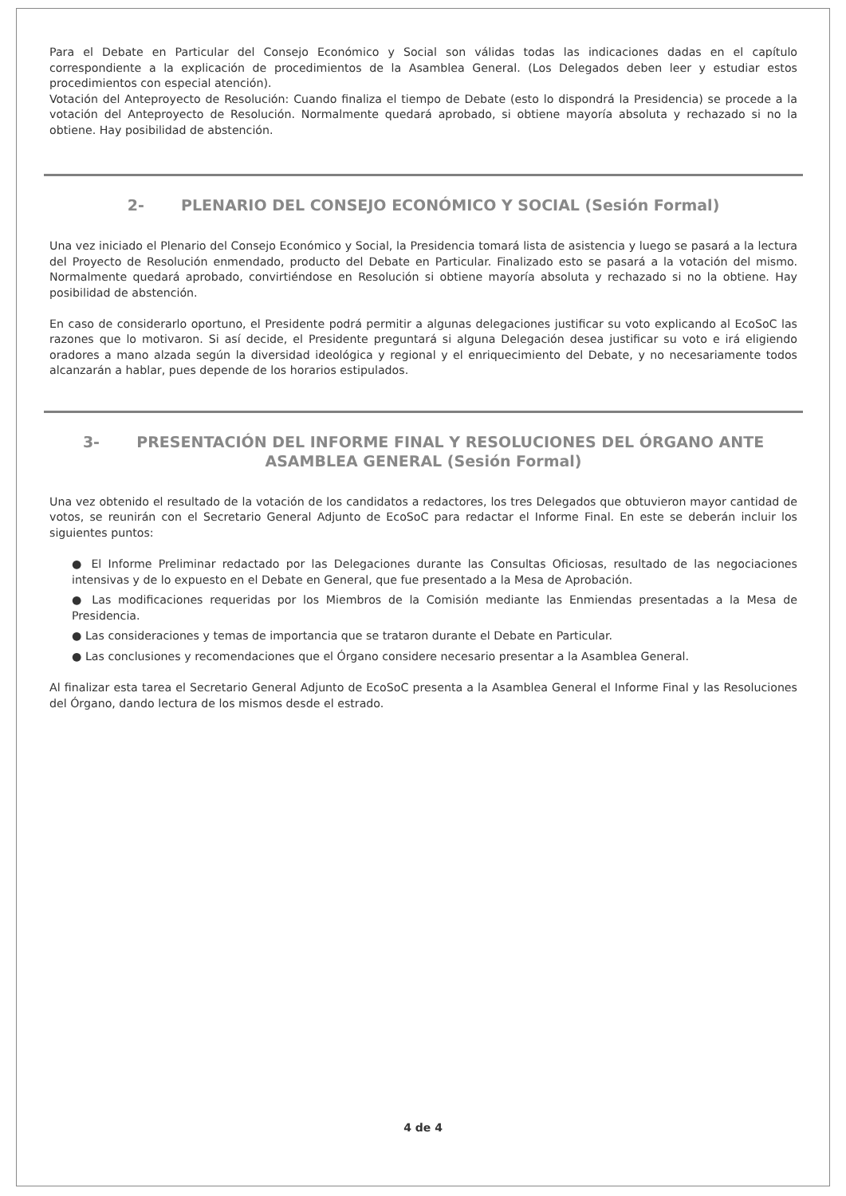Para el Debate en Particular del Consejo Económico y Social son válidas todas las indicaciones dadas en el capítulo correspondiente a la explicación de procedimientos de la Asamblea General. (Los Delegados deben leer y estudiar estos procedimientos con especial atención).
Votación del Anteproyecto de Resolución: Cuando finaliza el tiempo de Debate (esto lo dispondrá la Presidencia) se procede a la votación del Anteproyecto de Resolución. Normalmente quedará aprobado, si obtiene mayoría absoluta y rechazado si no la obtiene. Hay posibilidad de abstención.
2- PLENARIO DEL CONSEJO ECONÓMICO Y SOCIAL (Sesión Formal)
Una vez iniciado el Plenario del Consejo Económico y Social, la Presidencia tomará lista de asistencia y luego se pasará a la lectura del Proyecto de Resolución enmendado, producto del Debate en Particular. Finalizado esto se pasará a la votación del mismo. Normalmente quedará aprobado, convirtiéndose en Resolución si obtiene mayoría absoluta y rechazado si no la obtiene. Hay posibilidad de abstención.
En caso de considerarlo oportuno, el Presidente podrá permitir a algunas delegaciones justificar su voto explicando al EcoSoC las razones que lo motivaron. Si así decide, el Presidente preguntará si alguna Delegación desea justificar su voto e irá eligiendo oradores a mano alzada según la diversidad ideológica y regional y el enriquecimiento del Debate, y no necesariamente todos alcanzarán a hablar, pues depende de los horarios estipulados.
3- PRESENTACIÓN DEL INFORME FINAL Y RESOLUCIONES DEL ÓRGANO ANTE ASAMBLEA GENERAL (Sesión Formal)
Una vez obtenido el resultado de la votación de los candidatos a redactores, los tres Delegados que obtuvieron mayor cantidad de votos, se reunirán con el Secretario General Adjunto de EcoSoC para redactar el Informe Final. En este se deberán incluir los siguientes puntos:
● El Informe Preliminar redactado por las Delegaciones durante las Consultas Oficiosas, resultado de las negociaciones intensivas y de lo expuesto en el Debate en General, que fue presentado a la Mesa de Aprobación.
● Las modificaciones requeridas por los Miembros de la Comisión mediante las Enmiendas presentadas a la Mesa de Presidencia.
● Las consideraciones y temas de importancia que se trataron durante el Debate en Particular.
● Las conclusiones y recomendaciones que el Órgano considere necesario presentar a la Asamblea General.
Al finalizar esta tarea el Secretario General Adjunto de EcoSoC presenta a la Asamblea General el Informe Final y las Resoluciones del Órgano, dando lectura de los mismos desde el estrado.
4 de 4